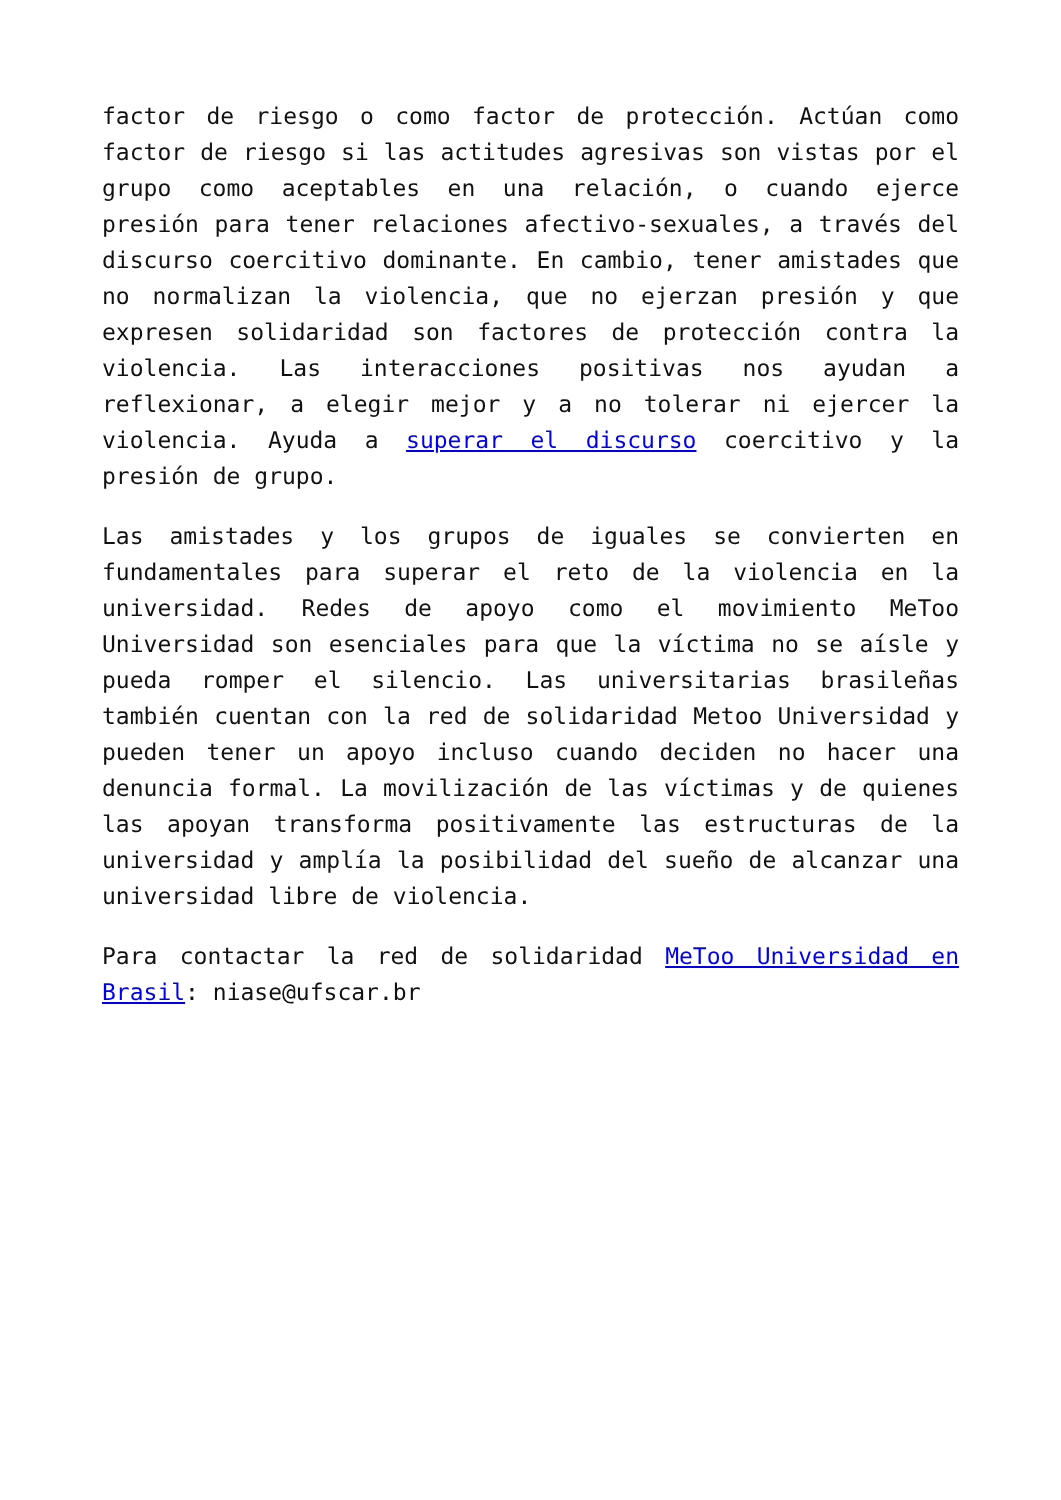factor de riesgo o como factor de protección. Actúan como factor de riesgo si las actitudes agresivas son vistas por el grupo como aceptables en una relación, o cuando ejerce presión para tener relaciones afectivo-sexuales, a través del discurso coercitivo dominante. En cambio, tener amistades que no normalizan la violencia, que no ejerzan presión y que expresen solidaridad son factores de protección contra la violencia. Las interacciones positivas nos ayudan a reflexionar, a elegir mejor y a no tolerar ni ejercer la violencia. Ayuda a superar el discurso coercitivo y la presión de grupo.
Las amistades y los grupos de iguales se convierten en fundamentales para superar el reto de la violencia en la universidad. Redes de apoyo como el movimiento MeToo Universidad son esenciales para que la víctima no se aísle y pueda romper el silencio. Las universitarias brasileñas también cuentan con la red de solidaridad Metoo Universidad y pueden tener un apoyo incluso cuando deciden no hacer una denuncia formal. La movilización de las víctimas y de quienes las apoyan transforma positivamente las estructuras de la universidad y amplía la posibilidad del sueño de alcanzar una universidad libre de violencia.
Para contactar la red de solidaridad MeToo Universidad en Brasil: niase@ufscar.br